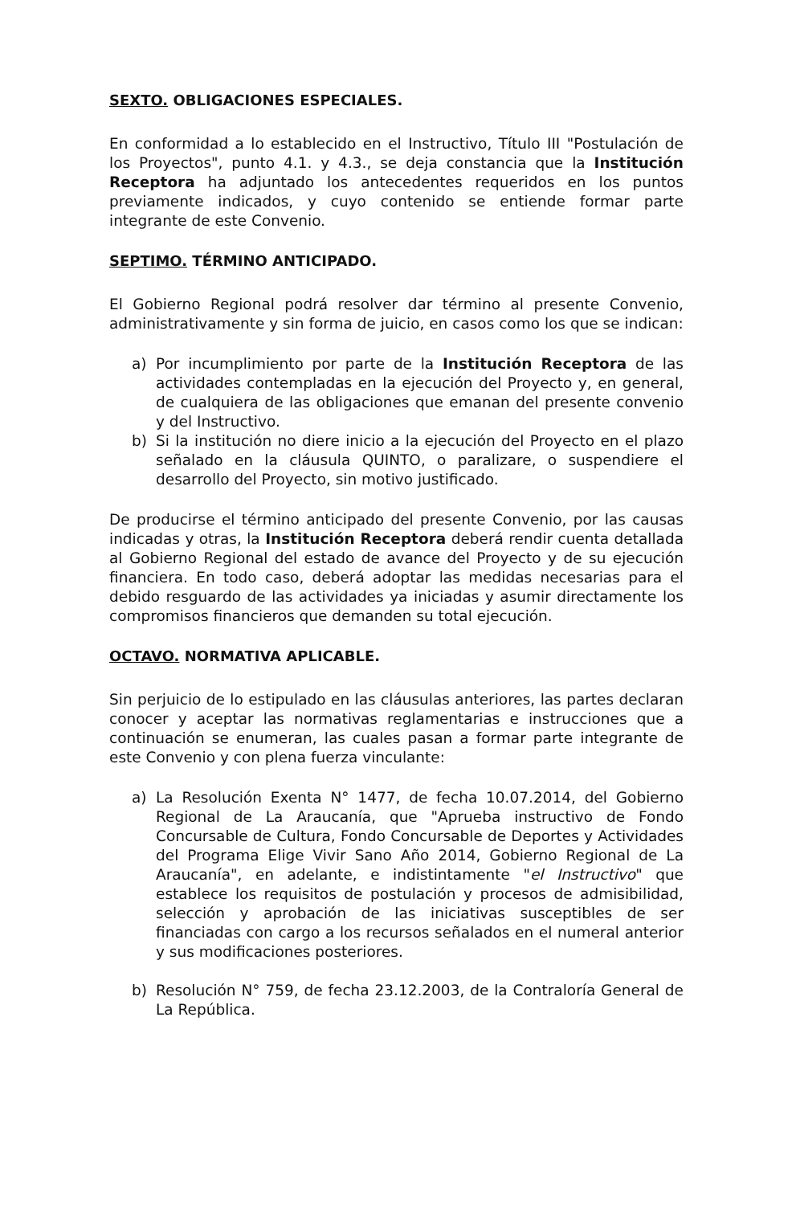SEXTO. OBLIGACIONES ESPECIALES.
En conformidad a lo establecido en el Instructivo, Título III "Postulación de los Proyectos", punto 4.1. y 4.3., se deja constancia que la Institución Receptora ha adjuntado los antecedentes requeridos en los puntos previamente indicados, y cuyo contenido se entiende formar parte integrante de este Convenio.
SEPTIMO. TÉRMINO ANTICIPADO.
El Gobierno Regional podrá resolver dar término al presente Convenio, administrativamente y sin forma de juicio, en casos como los que se indican:
a) Por incumplimiento por parte de la Institución Receptora de las actividades contempladas en la ejecución del Proyecto y, en general, de cualquiera de las obligaciones que emanan del presente convenio y del Instructivo.
b) Si la institución no diere inicio a la ejecución del Proyecto en el plazo señalado en la cláusula QUINTO, o paralizare, o suspendiere el desarrollo del Proyecto, sin motivo justificado.
De producirse el término anticipado del presente Convenio, por las causas indicadas y otras, la Institución Receptora deberá rendir cuenta detallada al Gobierno Regional del estado de avance del Proyecto y de su ejecución financiera. En todo caso, deberá adoptar las medidas necesarias para el debido resguardo de las actividades ya iniciadas y asumir directamente los compromisos financieros que demanden su total ejecución.
OCTAVO. NORMATIVA APLICABLE.
Sin perjuicio de lo estipulado en las cláusulas anteriores, las partes declaran conocer y aceptar las normativas reglamentarias e instrucciones que a continuación se enumeran, las cuales pasan a formar parte integrante de este Convenio y con plena fuerza vinculante:
a) La Resolución Exenta N° 1477, de fecha 10.07.2014, del Gobierno Regional de La Araucanía, que "Aprueba instructivo de Fondo Concursable de Cultura, Fondo Concursable de Deportes y Actividades del Programa Elige Vivir Sano Año 2014, Gobierno Regional de La Araucanía", en adelante, e indistintamente "el Instructivo" que establece los requisitos de postulación y procesos de admisibilidad, selección y aprobación de las iniciativas susceptibles de ser financiadas con cargo a los recursos señalados en el numeral anterior y sus modificaciones posteriores.
b) Resolución N° 759, de fecha 23.12.2003, de la Contraloría General de La República.